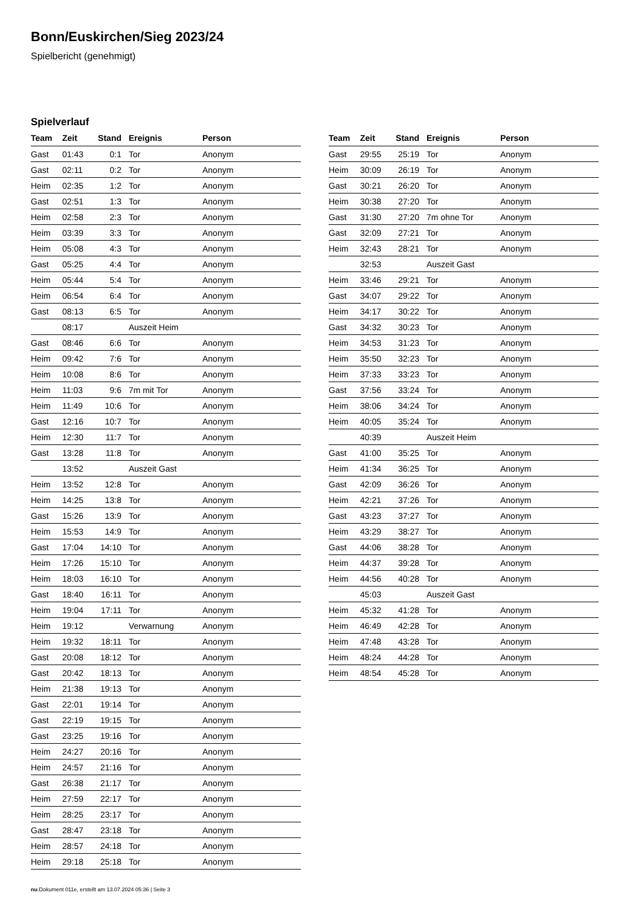Bonn/Euskirchen/Sieg 2023/24
Spielbericht (genehmigt)
Spielverlauf
| Team | Zeit | Stand | Ereignis | Person |
| --- | --- | --- | --- | --- |
| Gast | 01:43 | 0:1 | Tor | Anonym |
| Gast | 02:11 | 0:2 | Tor | Anonym |
| Heim | 02:35 | 1:2 | Tor | Anonym |
| Gast | 02:51 | 1:3 | Tor | Anonym |
| Heim | 02:58 | 2:3 | Tor | Anonym |
| Heim | 03:39 | 3:3 | Tor | Anonym |
| Heim | 05:08 | 4:3 | Tor | Anonym |
| Gast | 05:25 | 4:4 | Tor | Anonym |
| Heim | 05:44 | 5:4 | Tor | Anonym |
| Heim | 06:54 | 6:4 | Tor | Anonym |
| Gast | 08:13 | 6:5 | Tor | Anonym |
| | 08:17 | | Auszeit Heim | |
| Gast | 08:46 | 6:6 | Tor | Anonym |
| Heim | 09:42 | 7:6 | Tor | Anonym |
| Heim | 10:08 | 8:6 | Tor | Anonym |
| Heim | 11:03 | 9:6 | 7m mit Tor | Anonym |
| Heim | 11:49 | 10:6 | Tor | Anonym |
| Gast | 12:16 | 10:7 | Tor | Anonym |
| Heim | 12:30 | 11:7 | Tor | Anonym |
| Gast | 13:28 | 11:8 | Tor | Anonym |
| | 13:52 | | Auszeit Gast | |
| Heim | 13:52 | 12:8 | Tor | Anonym |
| Heim | 14:25 | 13:8 | Tor | Anonym |
| Gast | 15:26 | 13:9 | Tor | Anonym |
| Heim | 15:53 | 14:9 | Tor | Anonym |
| Gast | 17:04 | 14:10 | Tor | Anonym |
| Heim | 17:26 | 15:10 | Tor | Anonym |
| Heim | 18:03 | 16:10 | Tor | Anonym |
| Gast | 18:40 | 16:11 | Tor | Anonym |
| Heim | 19:04 | 17:11 | Tor | Anonym |
| Heim | 19:12 | | Verwarnung | Anonym |
| Heim | 19:32 | 18:11 | Tor | Anonym |
| Gast | 20:08 | 18:12 | Tor | Anonym |
| Gast | 20:42 | 18:13 | Tor | Anonym |
| Heim | 21:38 | 19:13 | Tor | Anonym |
| Gast | 22:01 | 19:14 | Tor | Anonym |
| Gast | 22:19 | 19:15 | Tor | Anonym |
| Gast | 23:25 | 19:16 | Tor | Anonym |
| Heim | 24:27 | 20:16 | Tor | Anonym |
| Heim | 24:57 | 21:16 | Tor | Anonym |
| Gast | 26:38 | 21:17 | Tor | Anonym |
| Heim | 27:59 | 22:17 | Tor | Anonym |
| Heim | 28:25 | 23:17 | Tor | Anonym |
| Gast | 28:47 | 23:18 | Tor | Anonym |
| Heim | 28:57 | 24:18 | Tor | Anonym |
| Heim | 29:18 | 25:18 | Tor | Anonym |
| Team | Zeit | Stand | Ereignis | Person |
| --- | --- | --- | --- | --- |
| Gast | 29:55 | 25:19 | Tor | Anonym |
| Heim | 30:09 | 26:19 | Tor | Anonym |
| Gast | 30:21 | 26:20 | Tor | Anonym |
| Heim | 30:38 | 27:20 | Tor | Anonym |
| Gast | 31:30 | 27:20 | 7m ohne Tor | Anonym |
| Gast | 32:09 | 27:21 | Tor | Anonym |
| Heim | 32:43 | 28:21 | Tor | Anonym |
| | 32:53 | | Auszeit Gast | |
| Heim | 33:46 | 29:21 | Tor | Anonym |
| Gast | 34:07 | 29:22 | Tor | Anonym |
| Heim | 34:17 | 30:22 | Tor | Anonym |
| Gast | 34:32 | 30:23 | Tor | Anonym |
| Heim | 34:53 | 31:23 | Tor | Anonym |
| Heim | 35:50 | 32:23 | Tor | Anonym |
| Heim | 37:33 | 33:23 | Tor | Anonym |
| Gast | 37:56 | 33:24 | Tor | Anonym |
| Heim | 38:06 | 34:24 | Tor | Anonym |
| Heim | 40:05 | 35:24 | Tor | Anonym |
| | 40:39 | | Auszeit Heim | |
| Gast | 41:00 | 35:25 | Tor | Anonym |
| Heim | 41:34 | 36:25 | Tor | Anonym |
| Gast | 42:09 | 36:26 | Tor | Anonym |
| Heim | 42:21 | 37:26 | Tor | Anonym |
| Gast | 43:23 | 37:27 | Tor | Anonym |
| Heim | 43:29 | 38:27 | Tor | Anonym |
| Gast | 44:06 | 38:28 | Tor | Anonym |
| Heim | 44:37 | 39:28 | Tor | Anonym |
| Heim | 44:56 | 40:28 | Tor | Anonym |
| | 45:03 | | Auszeit Gast | |
| Heim | 45:32 | 41:28 | Tor | Anonym |
| Heim | 46:49 | 42:28 | Tor | Anonym |
| Heim | 47:48 | 43:28 | Tor | Anonym |
| Heim | 48:24 | 44:28 | Tor | Anonym |
| Heim | 48:54 | 45:28 | Tor | Anonym |
nu.Dokument 011e, erstellt am 13.07.2024 05:36 | Seite 3